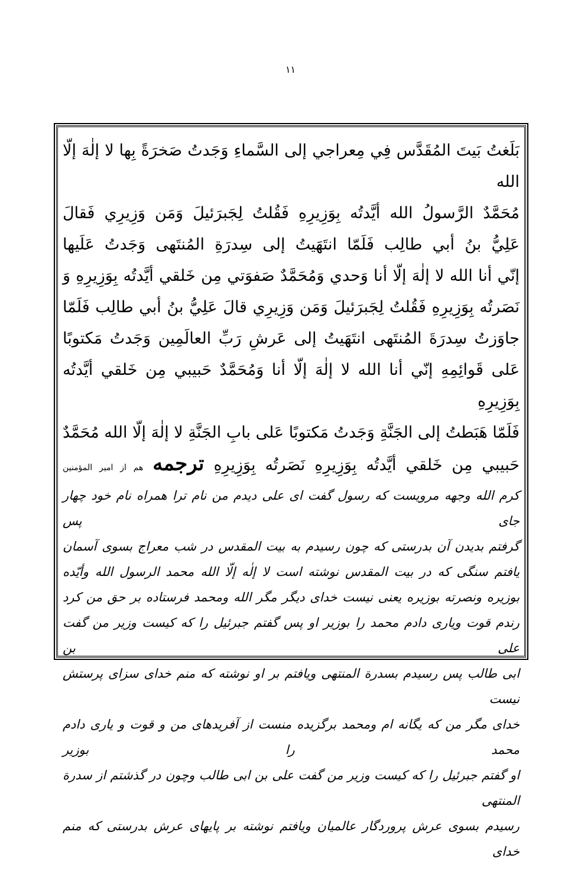۱۱
بَلَغتُ بَيتَ المُقَدَّس فِي مِعراجي إلى السَّماءِ وَجَدتُ صَخرَةً بِها لا إلٰهَ إلّا الله
مُحَمَّدٌ الرَّسولُ الله أيَّدتُه بِوَزِيرِهِ فَقُلتُ لِجَبرَئيلَ وَمَن وَزِيرِي فَقالَ
عَلِيُّ بنُ أبي طالِب فَلَمّا انتَهَيتُ إلى سِدرَةِ المُنتَهى وَجَدتُ عَلَيها
إنّي أنا الله لا إلٰهَ إلّا أنا وَحدي وَمُحَمَّدٌ صَفوَتي مِن خَلقي أيَّدتُه بِوَزِيرِهِ وَ
نَصَرتُه بِوَزِيرِهِ فَقُلتُ لِجَبرَئيلَ وَمَن وَزِيرِي قالَ عَلِيُّ بنُ أبي طالِب فَلَمّا جاوَزتُ سِدرَةَ المُنتَهى انتَهَيتُ إلى عَرشِ رَبِّ العالَمِين وَجَدتُ مَكتوبًا
عَلى قَوائِمِهِ إنّي أنا الله لا إلٰهَ إلّا أنا وَمُحَمَّدٌ حَبيبي مِن خَلقي أيَّدتُه بِوَزِيرِهِ
فَلَمّا هَبَطتُ إلى الجَنَّةِ وَجَدتُ مَكتوبًا عَلى بابِ الجَنَّةِ لا إلٰهَ إلّا الله مُحَمَّدٌ
حَبيبي مِن خَلقي أيَّدتُه بِوَزِيرِهِ نَصَرتُه بِوَزِيرِهِ ترجمه هم از امیر المؤمنین
کرم الله وجهه مرویست که رسول گفت ای علی دیدم من نام ترا همراه نام خود چهار جای پس
گرفتم بدیدن آن بدرستی که چون رسیدم به بیت المقدس در شب معراج بسوی آسمان
یافتم سنگی که در بیت المقدس نوشته است لا إلٰه إلّا الله محمد الرسول الله وأیّده
بوزیره ونصرته بوزیره یعنی نیست خدای دیگر مگر الله ومحمد فرستاده بر حق من کرد
رندم قوت ویاری دادم محمد را بوزیر او پس گفتم جبرئیل را که کیست وزیر من گفت علی بن
ابی طالب پس رسیدم بسدرة المنتهی ویافتم بر او نوشته که منم خدای سزای پرستش نیست
خدای مگر من که یگانه ام ومحمد برگزیده منست از آفریدهای من و قوت و یاری دادم محمد را بوزیر
او گفتم جبرئیل را که کیست وزیر من گفت علی بن ابی طالب وچون در گذشتم از سدرة المنتهی
رسیدم بسوی عرش پروردگار عالمیان ویافتم نوشته بر پایهای عرش بدرستی که منم خدای